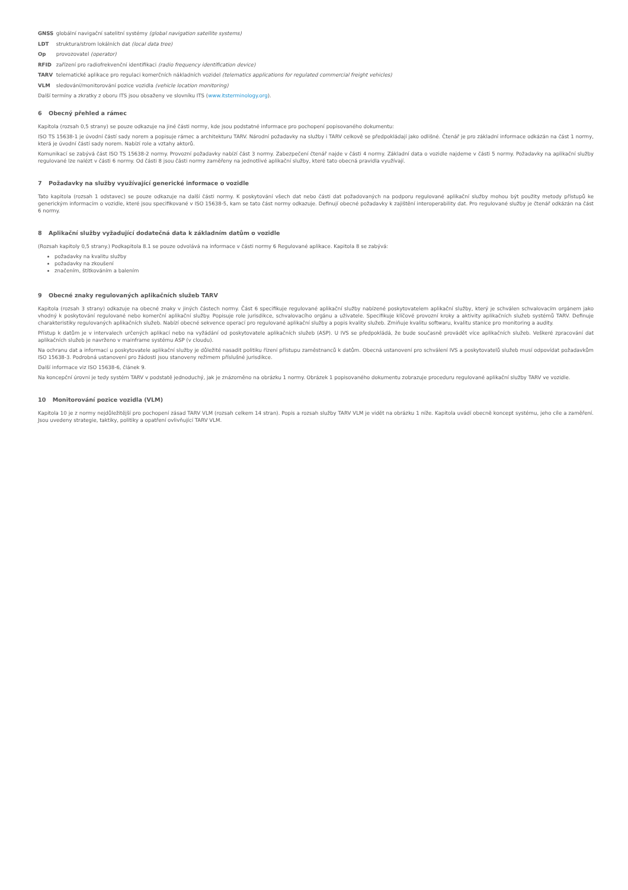GNSS globální navigační satelitní systémy (global navigation satellite systems)
LDT struktura/strom lokálních dat (local data tree)
Op provozovatel (operator)
RFID zařízení pro radiofrekvenční identifikaci (radio frequency identification device)
TARV telematické aplikace pro regulaci komerčních nákladních vozidel (telematics applications for regulated commercial freight vehicles)
VLM sledování/monitorování pozice vozidla (vehicle location monitoring)
Další termíny a zkratky z oboru ITS jsou obsaženy ve slovníku ITS (www.itsterminology.org).
6 Obecný přehled a rámec
Kapitola (rozsah 0,5 strany) se pouze odkazuje na jiné části normy, kde jsou podstatné informace pro pochopení popisovaného dokumentu:
ISO TS 15638-1 je úvodní částí sady norem a popisuje rámec a architekturu TARV. Národní požadavky na služby i TARV celkově se předpokládají jako odlišné. Čtenář je pro základní informace odkázán na část 1 normy, která je úvodní částí sady norem. Nabízí role a vztahy aktorů.
Komunikací se zabývá část ISO TS 15638-2 normy. Provozní požadavky nabízí část 3 normy. Zabezpečení čtenář najde v části 4 normy. Základní data o vozidle najdeme v části 5 normy. Požadavky na aplikační služby regulované lze nalézt v části 6 normy. Od části 8 jsou části normy zaměřeny na jednotlivé aplikační služby, které tato obecná pravidla využívají.
7 Požadavky na služby využívající generické informace o vozidle
Tato kapitola (rozsah 1 odstavec) se pouze odkazuje na další části normy. K poskytování všech dat nebo části dat požadovaných na podporu regulované aplikační služby mohou být použity metody přístupů ke generickým informacím o vozidle, které jsou specifikované v ISO 15638-5, kam se tato část normy odkazuje. Definují obecné požadavky k zajištění interoperability dat. Pro regulované služby je čtenář odkázán na část 6 normy.
8 Aplikační služby vyžadující dodatečná data k základním datům o vozidle
(Rozsah kapitoly 0,5 strany.) Podkapitola 8.1 se pouze odvolává na informace v části normy 6 Regulované aplikace. Kapitola 8 se zabývá:
požadavky na kvalitu služby
požadavky na zkoušení
značením, štítkováním a balením
9 Obecné znaky regulovaných aplikačních služeb TARV
Kapitola (rozsah 3 strany) odkazuje na obecné znaky v jiných částech normy. Část 6 specifikuje regulované aplikační služby nabízené poskytovatelem aplikační služby, který je schválen schvalovacím orgánem jako vhodný k poskytování regulované nebo komerční aplikační služby. Popisuje role jurisdikce, schvalovacího orgánu a uživatele. Specifikuje klíčové provozní kroky a aktivity aplikačních služeb systémů TARV. Definuje charakteristiky regulovaných aplikačních služeb. Nabízí obecné sekvence operací pro regulované aplikační služby a popis kvality služeb. Zmiňuje kvalitu softwaru, kvalitu stanice pro monitoring a audity.
Přístup k datům je v intervalech určených aplikací nebo na vyžádání od poskytovatele aplikačních služeb (ASP). U IVS se předpokládá, že bude současně provádět více aplikačních služeb. Veškeré zpracování dat aplikačních služeb je navrženo v mainframe systému ASP (v cloudu).
Na ochranu dat a informací u poskytovatele aplikační služby je důležité nasadit politiku řízení přístupu zaměstnanců k datům. Obecná ustanovení pro schválení IVS a poskytovatelů služeb musí odpovídat požadavkům ISO 15638-3. Podrobná ustanovení pro žádosti jsou stanoveny režimem příslušné jurisdikce.
Další informace viz ISO 15638-6, článek 9.
Na koncepční úrovni je tedy systém TARV v podstatě jednoduchý, jak je znázorněno na obrázku 1 normy. Obrázek 1 popisovaného dokumentu zobrazuje proceduru regulované aplikační služby TARV ve vozidle.
10 Monitorování pozice vozidla (VLM)
Kapitola 10 je z normy nejdůležitější pro pochopení zásad TARV VLM (rozsah celkem 14 stran). Popis a rozsah služby TARV VLM je vidět na obrázku 1 níže. Kapitola uvádí obecně koncept systému, jeho cíle a zaměření. Jsou uvedeny strategie, taktiky, politiky a opatření ovlivňující TARV VLM.